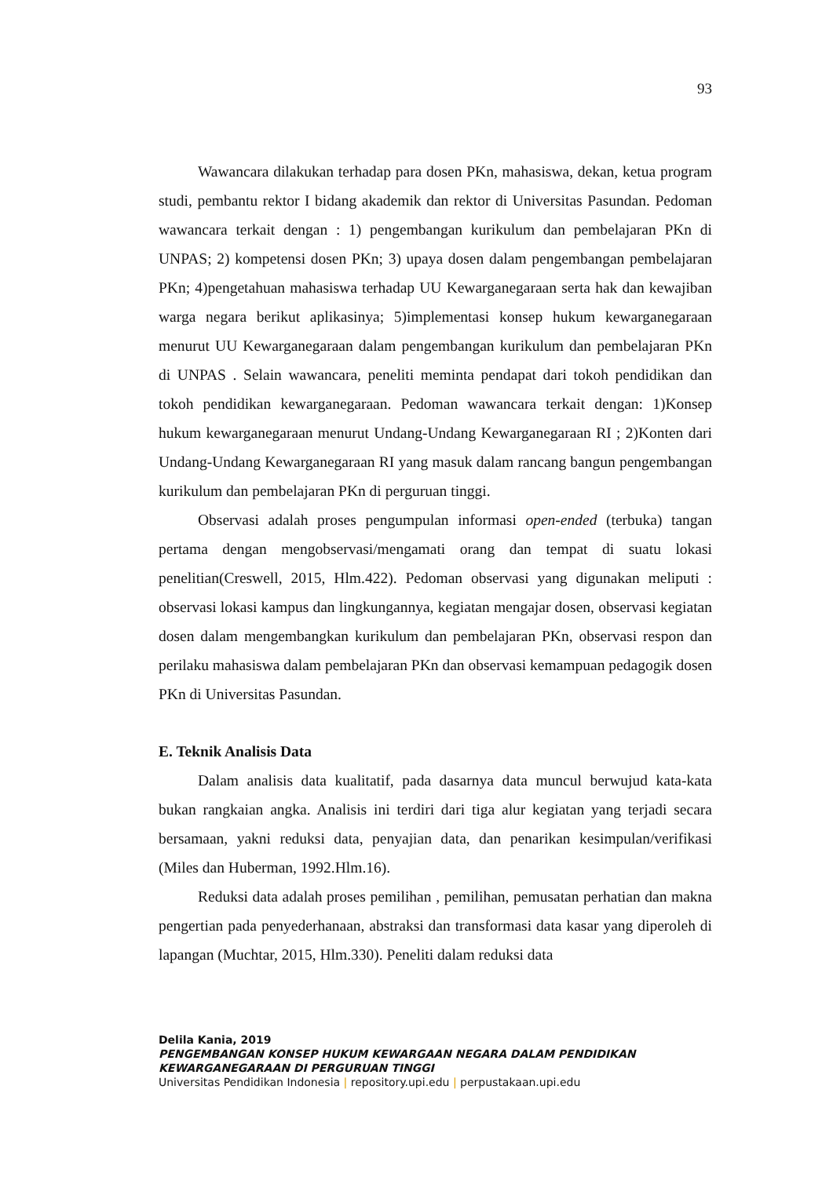93
Wawancara dilakukan terhadap para dosen PKn, mahasiswa, dekan, ketua program studi, pembantu rektor I bidang akademik dan rektor di Universitas Pasundan. Pedoman wawancara terkait dengan : 1) pengembangan kurikulum dan pembelajaran PKn di UNPAS; 2) kompetensi dosen PKn; 3) upaya dosen dalam pengembangan pembelajaran PKn; 4)pengetahuan mahasiswa terhadap UU Kewarganegaraan serta hak dan kewajiban warga negara berikut aplikasinya; 5)implementasi konsep hukum kewarganegaraan menurut UU Kewarganegaraan dalam pengembangan kurikulum dan pembelajaran PKn di UNPAS . Selain wawancara, peneliti meminta pendapat dari tokoh pendidikan dan tokoh pendidikan kewarganegaraan. Pedoman wawancara terkait dengan: 1)Konsep hukum kewarganegaraan menurut Undang-Undang Kewarganegaraan RI ; 2)Konten dari Undang-Undang Kewarganegaraan RI yang masuk dalam rancang bangun pengembangan kurikulum dan pembelajaran PKn di perguruan tinggi.
Observasi adalah proses pengumpulan informasi open-ended (terbuka) tangan pertama dengan mengobservasi/mengamati orang dan tempat di suatu lokasi penelitian(Creswell, 2015, Hlm.422). Pedoman observasi yang digunakan meliputi : observasi lokasi kampus dan lingkungannya, kegiatan mengajar dosen, observasi kegiatan dosen dalam mengembangkan kurikulum dan pembelajaran PKn, observasi respon dan perilaku mahasiswa dalam pembelajaran PKn dan observasi kemampuan pedagogik dosen PKn di Universitas Pasundan.
E. Teknik Analisis Data
Dalam analisis data kualitatif, pada dasarnya data muncul berwujud kata-kata bukan rangkaian angka. Analisis ini terdiri dari tiga alur kegiatan yang terjadi secara bersamaan, yakni reduksi data, penyajian data, dan penarikan kesimpulan/verifikasi (Miles dan Huberman, 1992.Hlm.16).
Reduksi data adalah proses pemilihan , pemilihan, pemusatan perhatian dan makna pengertian pada penyederhanaan, abstraksi dan transformasi data kasar yang diperoleh di lapangan (Muchtar, 2015, Hlm.330). Peneliti dalam reduksi data
Delila Kania, 2019
PENGEMBANGAN KONSEP HUKUM KEWARGAAN NEGARA DALAM PENDIDIKAN
KEWARGANEGARAAN DI PERGURUAN TINGGI
Universitas Pendidikan Indonesia | repository.upi.edu | perpustakaan.upi.edu